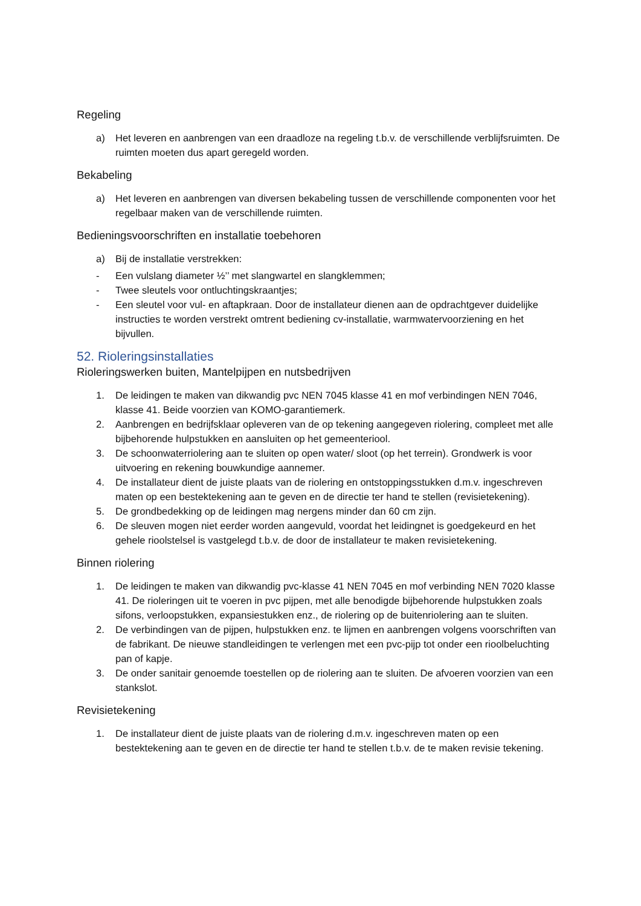Regeling
a) Het leveren en aanbrengen van een draadloze na regeling t.b.v. de verschillende verblijfsruimten. De ruimten moeten dus apart geregeld worden.
Bekabeling
a) Het leveren en aanbrengen van diversen bekabeling tussen de verschillende componenten voor het regelbaar maken van de verschillende ruimten.
Bedieningsvoorschriften en installatie toebehoren
a) Bij de installatie verstrekken:
- Een vulslang diameter ½’’ met slangwartel en slangklemmen;
- Twee sleutels voor ontluchtingskraantjes;
- Een sleutel voor vul- en aftapkraan. Door de installateur dienen aan de opdrachtgever duidelijke instructies te worden verstrekt omtrent bediening cv-installatie, warmwatervoorziening en het bijvullen.
52. Rioleringsinstallaties
Rioleringswerken buiten, Mantelpijpen en nutsbedrijven
1. De leidingen te maken van dikwandig pvc NEN 7045 klasse 41 en mof verbindingen NEN 7046, klasse 41. Beide voorzien van KOMO-garantiemerk.
2. Aanbrengen en bedrijfsklaar opleveren van de op tekening aangegeven riolering, compleet met alle bijbehorende hulpstukken en aansluiten op het gemeenteriool.
3. De schoonwaterriolering aan te sluiten op open water/ sloot (op het terrein). Grondwerk is voor uitvoering en rekening bouwkundige aannemer.
4. De installateur dient de juiste plaats van de riolering en ontstoppingsstukken d.m.v. ingeschreven maten op een bestektekening aan te geven en de directie ter hand te stellen (revisietekening).
5. De grondbedekking op de leidingen mag nergens minder dan 60 cm zijn.
6. De sleuven mogen niet eerder worden aangevuld, voordat het leidingnet is goedgekeurd en het gehele rioolstelsel is vastgelegd t.b.v. de door de installateur te maken revisietekening.
Binnen riolering
1. De leidingen te maken van dikwandig pvc-klasse 41 NEN 7045 en mof verbinding NEN 7020 klasse 41. De rioleringen uit te voeren in pvc pijpen, met alle benodigde bijbehorende hulpstukken zoals sifons, verloopstukken, expansiestukken enz., de riolering op de buitenriolering aan te sluiten.
2. De verbindingen van de pijpen, hulpstukken enz. te lijmen en aanbrengen volgens voorschriften van de fabrikant. De nieuwe standleidingen te verlengen met een pvc-pijp tot onder een rioolbeluchting pan of kapje.
3. De onder sanitair genoemde toestellen op de riolering aan te sluiten. De afvoeren voorzien van een stankslot.
Revisietekening
1. De installateur dient de juiste plaats van de riolering d.m.v. ingeschreven maten op een bestektekening aan te geven en de directie ter hand te stellen t.b.v. de te maken revisie tekening.